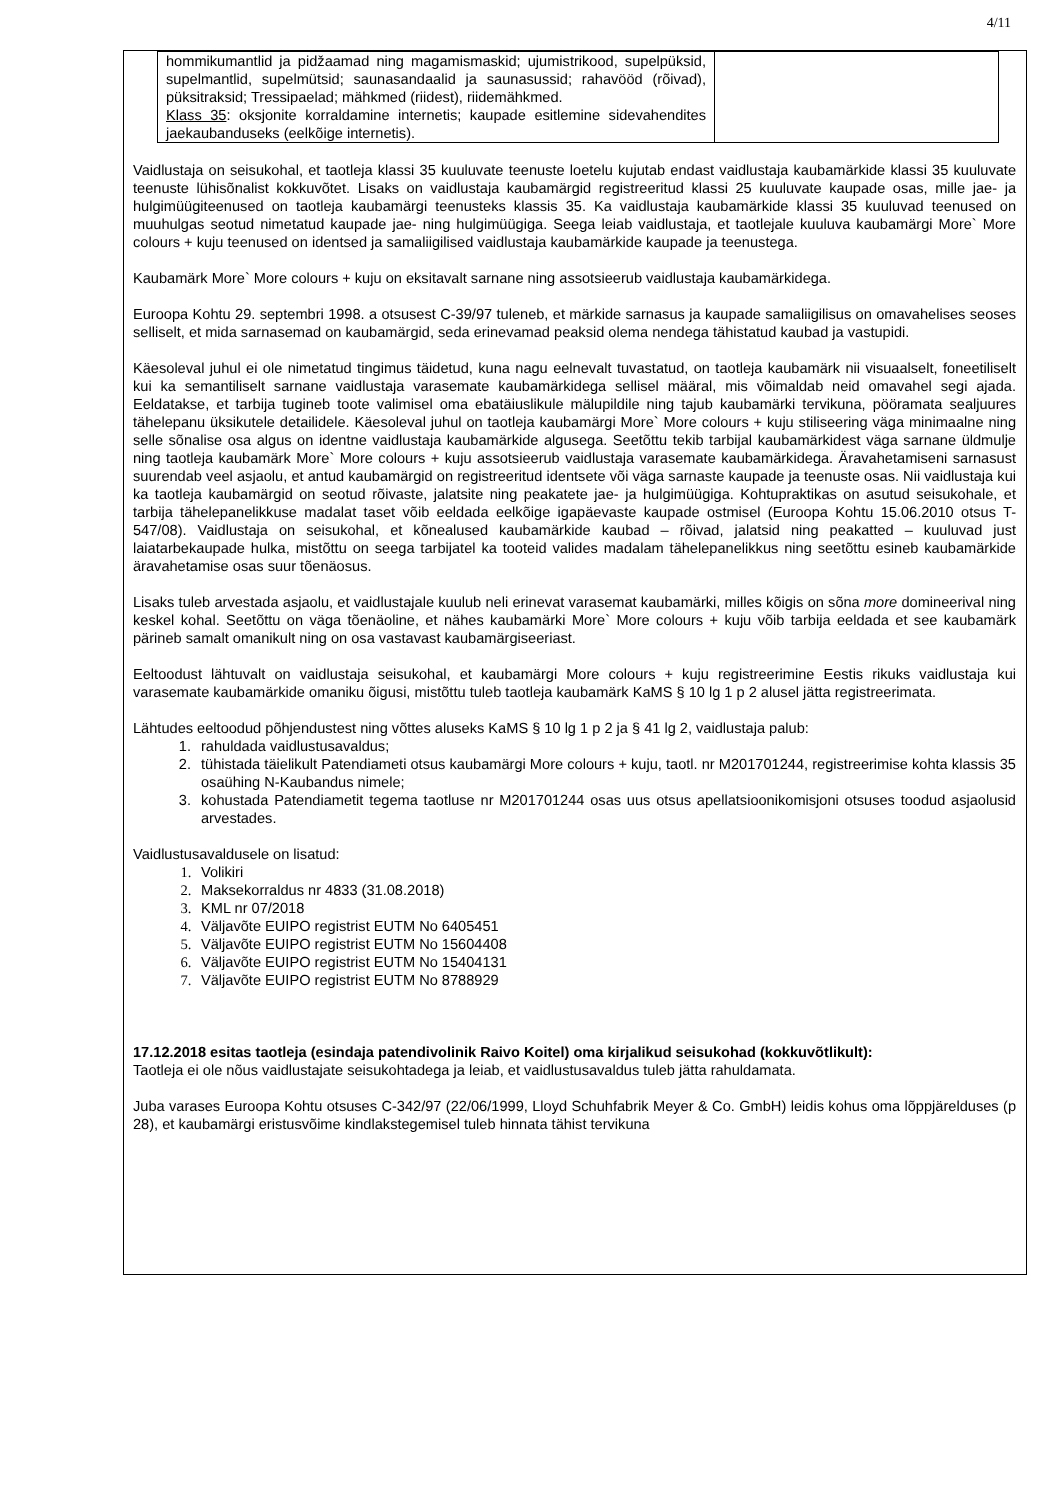4/11
| hommikumantlid ja pidžaamad ning magamismaskid; ujumistrikood, supelpüksid, supelmantlid, supelmütsid; saunasandaalid ja saunasussid; rahavööd (rõivad), püksitraksid; Tressipaelad; mähkmed (riidest), riidemähkmed. Klass 35 : oksjonite korraldamine internetis; kaupade esitlemine sidevahendites jaekaubanduseks (eelkõige internetis). | |
Vaidlustaja on seisukohal, et taotleja klassi 35 kuuluvate teenuste loetelu kujutab endast vaidlustaja kaubamärkide klassi 35 kuuluvate teenuste lühisõnalist kokkuvõtet. Lisaks on vaidlustaja kaubamärgid registreeritud klassi 25 kuuluvate kaupade osas, mille jae- ja hulgimüügiteenused on taotleja kaubamärgi teenusteks klassis 35. Ka vaidlustaja kaubamärkide klassi 35 kuuluvad teenused on muuhulgas seotud nimetatud kaupade jae- ning hulgimüügiga. Seega leiab vaidlustaja, et taotlejale kuuluva kaubamärgi More` More colours + kuju teenused on identsed ja samaliigilised vaidlustaja kaubamärkide kaupade ja teenustega.
Kaubamärk More` More colours + kuju on eksitavalt sarnane ning assotsieerub vaidlustaja kaubamärkidega.
Euroopa Kohtu 29. septembri 1998. a otsusest C-39/97 tuleneb, et märkide sarnasus ja kaupade samaliigilisus on omavahelises seoses selliselt, et mida sarnasemad on kaubamärgid, seda erinevamad peaksid olema nendega tähistatud kaubad ja vastupidi.
Käesoleval juhul ei ole nimetatud tingimus täidetud, kuna nagu eelnevalt tuvastatud, on taotleja kaubamärk nii visuaalselt, foneetiliselt kui ka semantiliselt sarnane vaidlustaja varasemate kaubamärkidega sellisel määral, mis võimaldab neid omavahel segi ajada. Eeldatakse, et tarbija tugineb toote valimisel oma ebatäiuslikule mälupildile ning tajub kaubamärki tervikuna, pööramata sealjuures tähelepanu üksikutele detailidele. Käesoleval juhul on taotleja kaubamärgi More` More colours + kuju stiliseering väga minimaalne ning selle sõnalise osa algus on identne vaidlustaja kaubamärkide algusega. Seetõttu tekib tarbijal kaubamärkidest väga sarnane üldmulje ning taotleja kaubamärk More` More colours + kuju assotsieerub vaidlustaja varasemate kaubamärkidega. Äravahetamiseni sarnasust suurendab veel asjaolu, et antud kaubamärgid on registreeritud identsete või väga sarnaste kaupade ja teenuste osas. Nii vaidlustaja kui ka taotleja kaubamärgid on seotud rõivaste, jalatsite ning peakatete jae- ja hulgimüügiga. Kohtupraktikas on asutud seisukohale, et tarbija tähelepanelikkuse madalat taset võib eeldada eelkõige igapäevaste kaupade ostmisel (Euroopa Kohtu 15.06.2010 otsus T-547/08). Vaidlustaja on seisukohal, et kõnealused kaubamärkide kaubad – rõivad, jalatsid ning peakatted – kuuluvad just laiatarbekaupade hulka, mistõttu on seega tarbijatel ka tooteid valides madalam tähelepanelikkus ning seetõttu esineb kaubamärkide äravahetamise osas suur tõenäosus.
Lisaks tuleb arvestada asjaolu, et vaidlustajale kuulub neli erinevat varasemat kaubamärki, milles kõigis on sõna more domineerival ning keskel kohal. Seetõttu on väga tõenäoline, et nähes kaubamärki More` More colours + kuju võib tarbija eeldada et see kaubamärk pärineb samalt omanikult ning on osa vastavast kaubamärgiseeriast.
Eeltoodust lähtuvalt on vaidlustaja seisukohal, et kaubamärgi More colours + kuju registreerimine Eestis rikuks vaidlustaja kui varasemate kaubamärkide omaniku õigusi, mistõttu tuleb taotleja kaubamärk KaMS § 10 lg 1 p 2 alusel jätta registreerimata.
Lähtudes eeltoodud põhjendustest ning võttes aluseks KaMS § 10 lg 1 p 2 ja § 41 lg 2, vaidlustaja palub:
rahuldada vaidlustusavaldus;
tühistada täielikult Patendiameti otsus kaubamärgi More colours + kuju, taotl. nr M201701244, registreerimise kohta klassis 35 osaühing N-Kaubandus nimele;
kohustada Patendiametit tegema taotluse nr M201701244 osas uus otsus apellatsioonikomisjoni otsuses toodud asjaolusid arvestades.
Vaidlustusavaldusele on lisatud:
Volikiri
Maksekorraldus nr 4833 (31.08.2018)
KML nr 07/2018
Väljavõte EUIPO registrist EUTM No 6405451
Väljavõte EUIPO registrist EUTM No 15604408
Väljavõte EUIPO registrist EUTM No 15404131
Väljavõte EUIPO registrist EUTM No 8788929
17.12.2018 esitas taotleja (esindaja patendivolinik Raivo Koitel) oma kirjalikud seisukohad (kokkuvõtlikult):
Taotleja ei ole nõus vaidlustajate seisukohtadega ja leiab, et vaidlustusavaldus tuleb jätta rahuldamata.
Juba varases Euroopa Kohtu otsuses C-342/97 (22/06/1999, Lloyd Schuhfabrik Meyer & Co. GmbH) leidis kohus oma lõppjärelduses (p 28), et kaubamärgi eristusvõime kindlakstegemisel tuleb hinnata tähist tervikuna